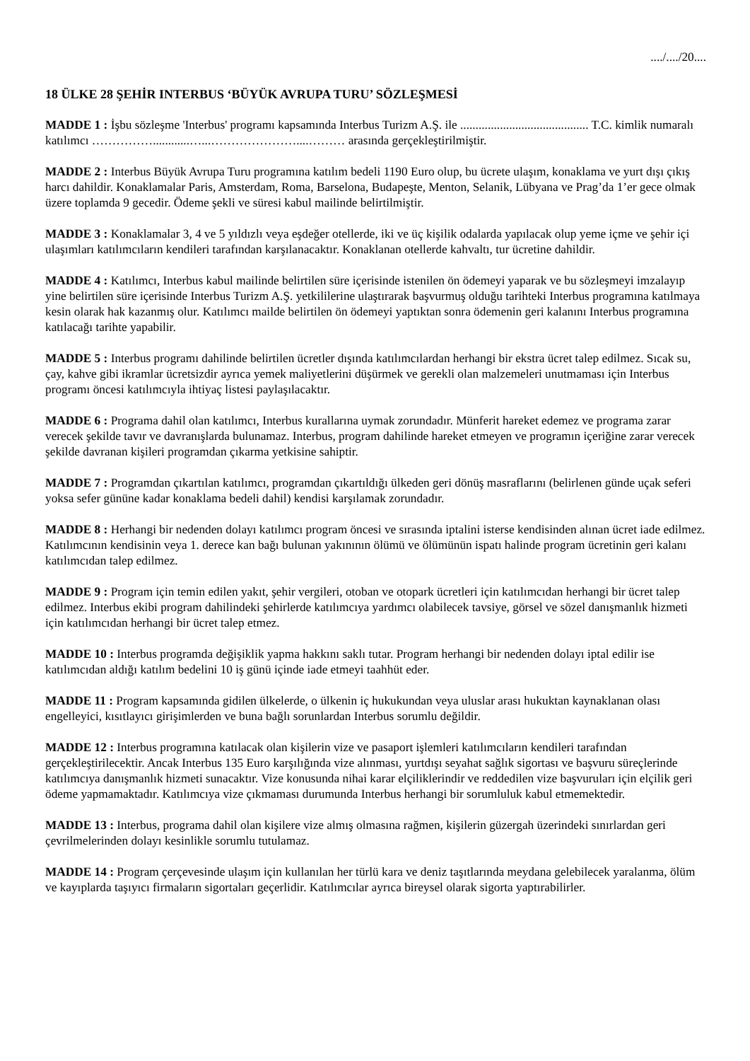..../..../20....
18 ÜLKE 28 ŞEHİR INTERBUS ‘BÜYÜK AVRUPA TURU’ SÖZLEŞMESİ
MADDE 1 : İşbu sözleşme 'Interbus' programı kapsamında Interbus Turizm A.Ş. ile .......................................... T.C. kimlik numaralı katılımcı ……………............…...…………………....……… arasında gerçekleştirilmiştir.
MADDE 2 : Interbus Büyük Avrupa Turu programına katılım bedeli 1190 Euro olup, bu ücrete ulaşım, konaklama ve yurt dışı çıkış harcı dahildir. Konaklamalar Paris, Amsterdam, Roma, Barselona, Budapeşte, Menton, Selanik, Lübyana ve Prag’da 1’er gece olmak üzere toplamda 9 gecedir. Ödeme şekli ve süresi kabul mailinde belirtilmiştir.
MADDE 3 : Konaklamalar 3, 4 ve 5 yıldızlı veya eşdeğer otellerde, iki ve üç kişilik odalarda yapılacak olup yeme içme ve şehir içi ulaşımları katılımcıların kendileri tarafından karşılanacaktır. Konaklanan otellerde kahvaltı, tur ücretine dahildir.
MADDE 4 : Katılımcı, Interbus kabul mailinde belirtilen süre içerisinde istenilen ön ödemeyi yaparak ve bu sözleşmeyi imzalayıp yine belirtilen süre içerisinde Interbus Turizm A.Ş. yetkililerine ulaştırarak başvurmuş olduğu tarihteki Interbus programına katılmaya kesin olarak hak kazanmış olur. Katılımcı mailde belirtilen ön ödemeyi yaptıktan sonra ödemenin geri kalanını Interbus programına katılacağı tarihte yapabilir.
MADDE 5 : Interbus programı dahilinde belirtilen ücretler dışında katılımcılardan herhangi bir ekstra ücret talep edilmez. Sıcak su, çay, kahve gibi ikramlar ücretsizdir ayrıca yemek maliyetlerini düşürmek ve gerekli olan malzemeleri unutmaması için Interbus programı öncesi katılımcıyla ihtiyaç listesi paylaşılacaktır.
MADDE 6 : Programa dahil olan katılımcı, Interbus kurallarına uymak zorundadır. Münferit hareket edemez ve programa zarar verecek şekilde tavır ve davranışlarda bulunamaz. Interbus, program dahilinde hareket etmeyen ve programın içeriğine zarar verecek şekilde davranan kişileri programdan çıkarma yetkisine sahiptir.
MADDE 7 : Programdan çıkartılan katılımcı, programdan çıkartıldığı ülkeden geri dönüş masraflarını (belirlenen günde uçak seferi yoksa sefer gününe kadar konaklama bedeli dahil) kendisi karşılamak zorundadır.
MADDE 8 : Herhangi bir nedenden dolayı katılımcı program öncesi ve sırasında iptalini isterse kendisinden alınan ücret iade edilmez. Katılımcının kendisinin veya 1. derece kan bağı bulunan yakınının ölümü ve ölümünün ispatı halinde program ücretinin geri kalanı katılımcıdan talep edilmez.
MADDE 9 : Program için temin edilen yakıt, şehir vergileri, otoban ve otopark ücretleri için katılımcıdan herhangi bir ücret talep edilmez. Interbus ekibi program dahilindeki şehirlerde katılımcıya yardımcı olabilecek tavsiye, görsel ve sözel danışmanlık hizmeti için katılımcıdan herhangi bir ücret talep etmez.
MADDE 10 : Interbus programda değişiklik yapma hakkını saklı tutar. Program herhangi bir nedenden dolayı iptal edilir ise katılımcıdan aldığı katılım bedelini 10 iş günü içinde iade etmeyi taahhüt eder.
MADDE 11 : Program kapsamında gidilen ülkelerde, o ülkenin iç hukukundan veya uluslar arası hukuktan kaynaklanan olası engelleyici, kısıtlayıcı girişimlerden ve buna bağlı sorunlardan Interbus sorumlu değildir.
MADDE 12 : Interbus programına katılacak olan kişilerin vize ve pasaport işlemleri katılımcıların kendileri tarafından gerçekleştirilecektir. Ancak Interbus 135 Euro karşılığında vize alınması, yurtdışı seyahat sağlık sigortası ve başvuru süreçlerinde katılımcıya danışmanlık hizmeti sunacaktır. Vize konusunda nihai karar elçiliklerindir ve reddedilen vize başvuruları için elçilik geri ödeme yapmamaktadır. Katılımcıya vize çıkmaması durumunda Interbus herhangi bir sorumluluk kabul etmemektedir.
MADDE 13 : Interbus, programa dahil olan kişilere vize almış olmasına rağmen, kişilerin güzergah üzerindeki sınırlardan geri çevrilmelerinden dolayı kesinlikle sorumlu tutulamaz.
MADDE 14 : Program çerçevesinde ulaşım için kullanılan her türlü kara ve deniz taşıtlarında meydana gelebilecek yaralanma, ölüm ve kayıplarda taşıyıcı firmaların sigortaları geçerlidir. Katılımcılar ayrıca bireysel olarak sigorta yaptırabilirler.